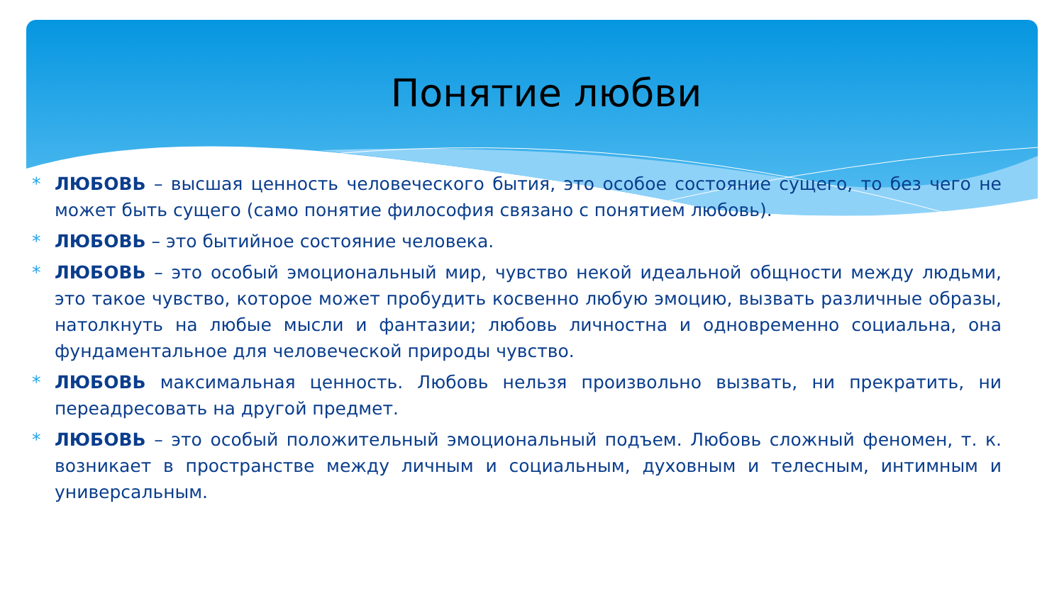Понятие любви
* ЛЮБОВЬ – высшая ценность человеческого бытия, это особое состояние сущего, то без чего не может быть сущего (само понятие философия связано с понятием любовь).
* ЛЮБОВЬ – это бытийное состояние человека.
* ЛЮБОВЬ – это особый эмоциональный мир, чувство некой идеальной общности между людьми, это такое чувство, которое может пробудить косвенно любую эмоцию, вызвать различные образы, натолкнуть на любые мысли и фантазии; любовь личностна и одновременно социальна, она фундаментальное для человеческой природы чувство.
* ЛЮБОВЬ максимальная ценность. Любовь нельзя произвольно вызвать, ни прекратить, ни переадресовать на другой предмет.
* ЛЮБОВЬ – это особый положительный эмоциональный подъем. Любовь сложный феномен, т. к. возникает в пространстве между личным и социальным, духовным и телесным, интимным и универсальным.